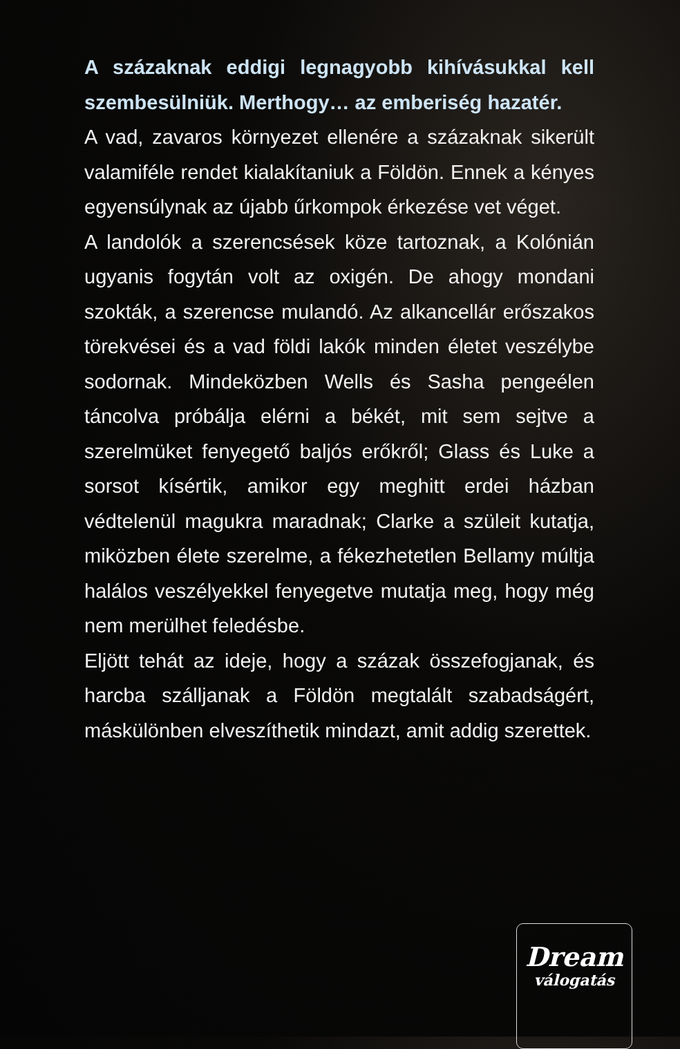A százaknak eddigi legnagyobb kihívásukkal kell szembesülniük. Merthogy… az emberiség hazatér.
A vad, zavaros környezet ellenére a százaknak sikerült valamiféle rendet kialakítaniuk a Földön. Ennek a kényes egyensúlynak az újabb űrkompok érkezése vet véget.
A landolók a szerencsések köze tartoznak, a Kolónián ugyanis fogytán volt az oxigén. De ahogy mondani szokták, a szerencse mulandó. Az alkancellár erőszakos törekvései és a vad földi lakók minden életet veszélybe sodornak. Mindeközben Wells és Sasha pengeélen táncolva próbálja elérni a békét, mit sem sejtve a szerelmüket fenyegető baljós erőkről; Glass és Luke a sorsot kísértik, amikor egy meghitt erdei házban védtelenül magukra maradnak; Clarke a szüleit kutatja, miközben élete szerelme, a fékezhetetlen Bellamy múltja halálos veszélyekkel fenyegetve mutatja meg, hogy még nem merülhet feledésbe.
Eljött tehát az ideje, hogy a százak összefogjanak, és harcba szálljanak a Földön megtalált szabadságért, máskülönben elveszíthetik mindazt, amit addig szerettek.
Dream
válogatás